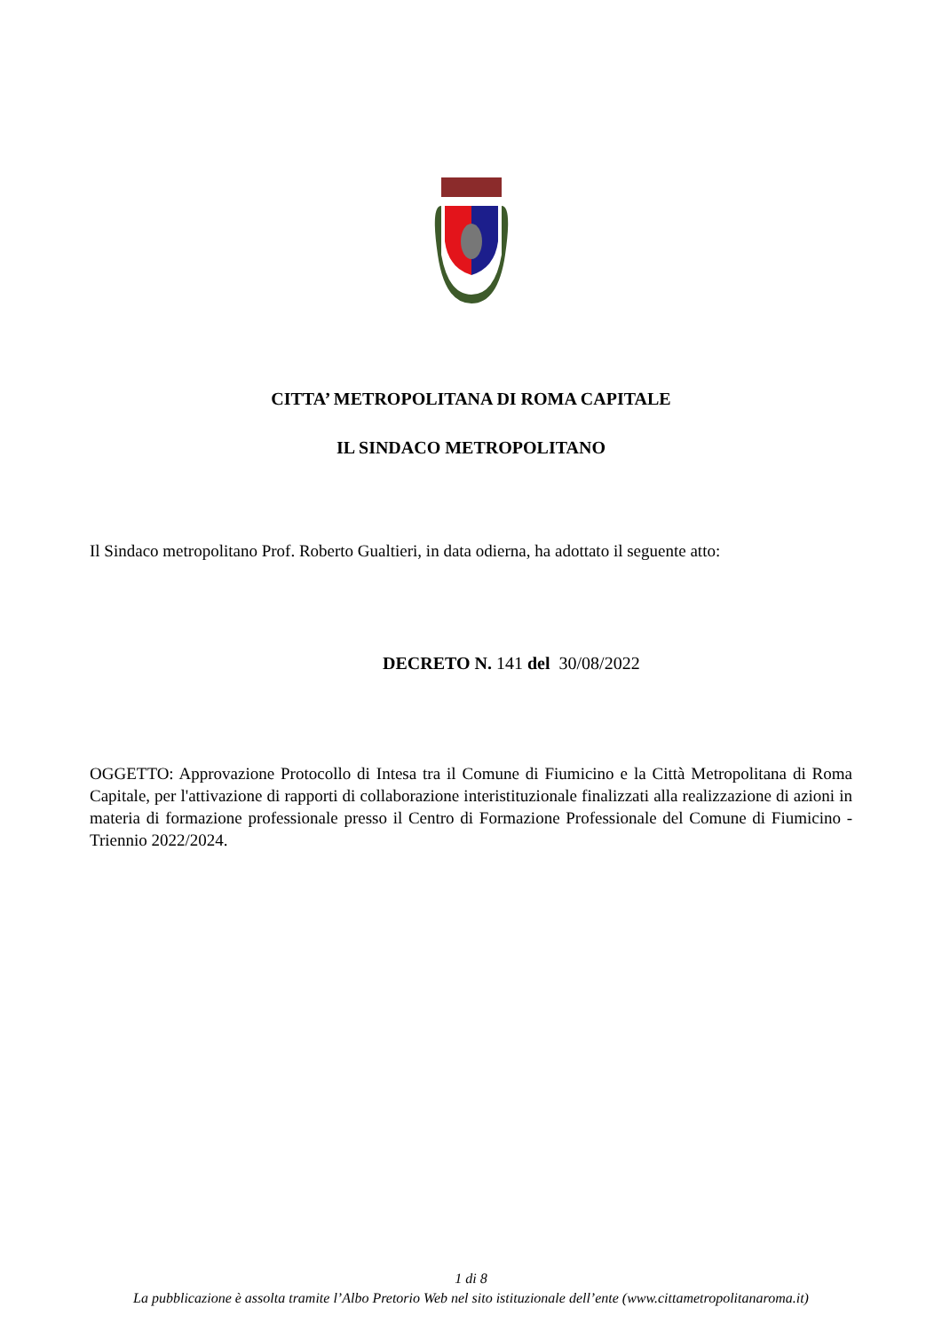CITTA’ METROPOLITANA DI ROMA CAPITALE
IL SINDACO METROPOLITANO
Il Sindaco metropolitano Prof. Roberto Gualtieri, in data odierna, ha adottato il seguente atto:
DECRETO N. 141 del 30/08/2022
OGGETTO: Approvazione Protocollo di Intesa tra il Comune di Fiumicino e la Città Metropolitana di Roma Capitale, per l'attivazione di rapporti di collaborazione interistituzionale finalizzati alla realizzazione di azioni in materia di formazione professionale presso il Centro di Formazione Professionale del Comune di Fiumicino - Triennio 2022/2024.
1 di 8
La pubblicazione è assolta tramite l’Albo Pretorio Web nel sito istituzionale dell’ente (www.cittametropolitanaroma.it)